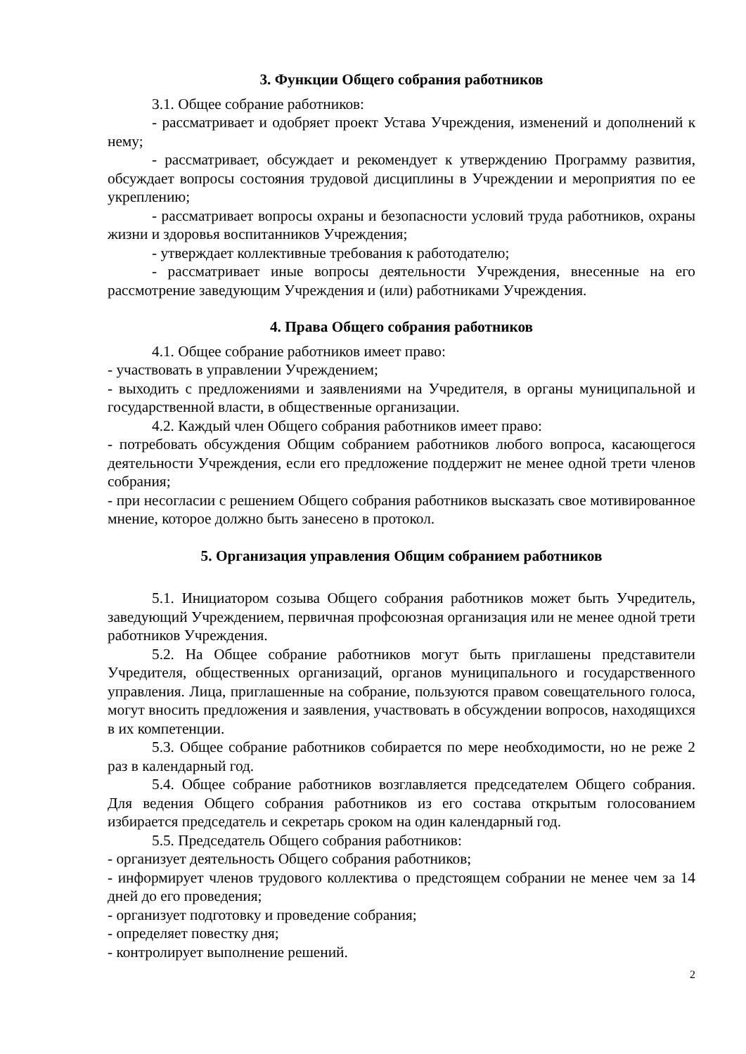3. Функции Общего собрания работников
3.1. Общее собрание работников:
- рассматривает и одобряет проект Устава Учреждения, изменений и дополнений к нему;
- рассматривает, обсуждает и рекомендует к утверждению Программу развития, обсуждает вопросы состояния трудовой дисциплины в Учреждении и мероприятия по ее укреплению;
- рассматривает вопросы охраны и безопасности условий труда работников, охраны жизни и здоровья воспитанников Учреждения;
- утверждает коллективные требования к работодателю;
- рассматривает иные вопросы деятельности Учреждения, внесенные на его рассмотрение заведующим Учреждения и (или) работниками Учреждения.
4. Права Общего собрания работников
4.1. Общее собрание работников имеет право:
- участвовать в управлении Учреждением;
- выходить с предложениями и заявлениями на Учредителя, в органы муниципальной и государственной власти, в общественные организации.
4.2. Каждый член Общего собрания работников имеет право:
- потребовать обсуждения Общим собранием работников любого вопроса, касающегося деятельности Учреждения, если его предложение поддержит не менее одной трети членов собрания;
- при несогласии с решением Общего собрания работников высказать свое мотивированное мнение, которое должно быть занесено в протокол.
5. Организация управления Общим собранием работников
5.1. Инициатором созыва Общего собрания работников может быть Учредитель, заведующий Учреждением, первичная профсоюзная организация или не менее одной трети работников Учреждения.
5.2. На Общее собрание работников могут быть приглашены представители Учредителя, общественных организаций, органов муниципального и государственного управления. Лица, приглашенные на собрание, пользуются правом совещательного голоса, могут вносить предложения и заявления, участвовать в обсуждении вопросов, находящихся в их компетенции.
5.3. Общее собрание работников собирается по мере необходимости, но не реже 2 раз в календарный год.
5.4. Общее собрание работников возглавляется председателем Общего собрания. Для ведения Общего собрания работников из его состава открытым голосованием избирается председатель и секретарь сроком на один календарный год.
5.5. Председатель Общего собрания работников:
- организует деятельность Общего собрания работников;
- информирует членов трудового коллектива о предстоящем собрании не менее чем за 14 дней до его проведения;
- организует подготовку и проведение собрания;
- определяет повестку дня;
- контролирует выполнение решений.
2